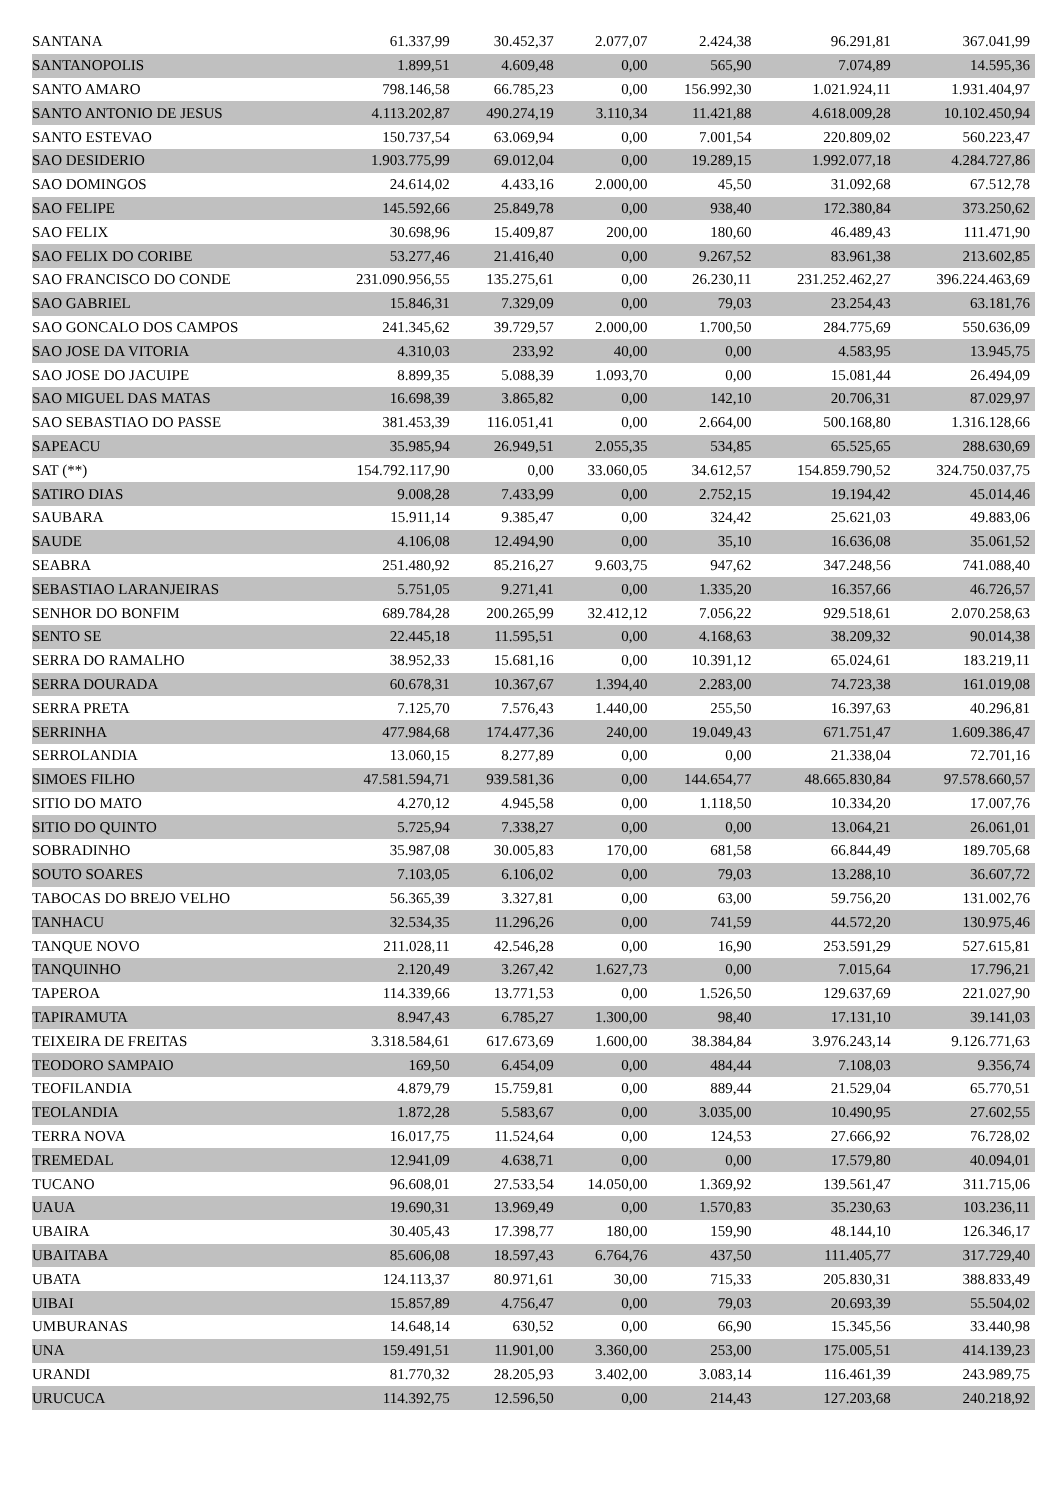| SANTANA | 61.337,99 | 30.452,37 | 2.077,07 | 2.424,38 | 96.291,81 | 367.041,99 |
| SANTANOPOLIS | 1.899,51 | 4.609,48 | 0,00 | 565,90 | 7.074,89 | 14.595,36 |
| SANTO AMARO | 798.146,58 | 66.785,23 | 0,00 | 156.992,30 | 1.021.924,11 | 1.931.404,97 |
| SANTO ANTONIO DE JESUS | 4.113.202,87 | 490.274,19 | 3.110,34 | 11.421,88 | 4.618.009,28 | 10.102.450,94 |
| SANTO ESTEVAO | 150.737,54 | 63.069,94 | 0,00 | 7.001,54 | 220.809,02 | 560.223,47 |
| SAO DESIDERIO | 1.903.775,99 | 69.012,04 | 0,00 | 19.289,15 | 1.992.077,18 | 4.284.727,86 |
| SAO DOMINGOS | 24.614,02 | 4.433,16 | 2.000,00 | 45,50 | 31.092,68 | 67.512,78 |
| SAO FELIPE | 145.592,66 | 25.849,78 | 0,00 | 938,40 | 172.380,84 | 373.250,62 |
| SAO FELIX | 30.698,96 | 15.409,87 | 200,00 | 180,60 | 46.489,43 | 111.471,90 |
| SAO FELIX DO CORIBE | 53.277,46 | 21.416,40 | 0,00 | 9.267,52 | 83.961,38 | 213.602,85 |
| SAO FRANCISCO DO CONDE | 231.090.956,55 | 135.275,61 | 0,00 | 26.230,11 | 231.252.462,27 | 396.224.463,69 |
| SAO GABRIEL | 15.846,31 | 7.329,09 | 0,00 | 79,03 | 23.254,43 | 63.181,76 |
| SAO GONCALO DOS CAMPOS | 241.345,62 | 39.729,57 | 2.000,00 | 1.700,50 | 284.775,69 | 550.636,09 |
| SAO JOSE DA VITORIA | 4.310,03 | 233,92 | 40,00 | 0,00 | 4.583,95 | 13.945,75 |
| SAO JOSE DO JACUIPE | 8.899,35 | 5.088,39 | 1.093,70 | 0,00 | 15.081,44 | 26.494,09 |
| SAO MIGUEL DAS MATAS | 16.698,39 | 3.865,82 | 0,00 | 142,10 | 20.706,31 | 87.029,97 |
| SAO SEBASTIAO DO PASSE | 381.453,39 | 116.051,41 | 0,00 | 2.664,00 | 500.168,80 | 1.316.128,66 |
| SAPEACU | 35.985,94 | 26.949,51 | 2.055,35 | 534,85 | 65.525,65 | 288.630,69 |
| SAT (**) | 154.792.117,90 | 0,00 | 33.060,05 | 34.612,57 | 154.859.790,52 | 324.750.037,75 |
| SATIRO DIAS | 9.008,28 | 7.433,99 | 0,00 | 2.752,15 | 19.194,42 | 45.014,46 |
| SAUBARA | 15.911,14 | 9.385,47 | 0,00 | 324,42 | 25.621,03 | 49.883,06 |
| SAUDE | 4.106,08 | 12.494,90 | 0,00 | 35,10 | 16.636,08 | 35.061,52 |
| SEABRA | 251.480,92 | 85.216,27 | 9.603,75 | 947,62 | 347.248,56 | 741.088,40 |
| SEBASTIAO LARANJEIRAS | 5.751,05 | 9.271,41 | 0,00 | 1.335,20 | 16.357,66 | 46.726,57 |
| SENHOR DO BONFIM | 689.784,28 | 200.265,99 | 32.412,12 | 7.056,22 | 929.518,61 | 2.070.258,63 |
| SENTO SE | 22.445,18 | 11.595,51 | 0,00 | 4.168,63 | 38.209,32 | 90.014,38 |
| SERRA DO RAMALHO | 38.952,33 | 15.681,16 | 0,00 | 10.391,12 | 65.024,61 | 183.219,11 |
| SERRA DOURADA | 60.678,31 | 10.367,67 | 1.394,40 | 2.283,00 | 74.723,38 | 161.019,08 |
| SERRA PRETA | 7.125,70 | 7.576,43 | 1.440,00 | 255,50 | 16.397,63 | 40.296,81 |
| SERRINHA | 477.984,68 | 174.477,36 | 240,00 | 19.049,43 | 671.751,47 | 1.609.386,47 |
| SERROLANDIA | 13.060,15 | 8.277,89 | 0,00 | 0,00 | 21.338,04 | 72.701,16 |
| SIMOES FILHO | 47.581.594,71 | 939.581,36 | 0,00 | 144.654,77 | 48.665.830,84 | 97.578.660,57 |
| SITIO DO MATO | 4.270,12 | 4.945,58 | 0,00 | 1.118,50 | 10.334,20 | 17.007,76 |
| SITIO DO QUINTO | 5.725,94 | 7.338,27 | 0,00 | 0,00 | 13.064,21 | 26.061,01 |
| SOBRADINHO | 35.987,08 | 30.005,83 | 170,00 | 681,58 | 66.844,49 | 189.705,68 |
| SOUTO SOARES | 7.103,05 | 6.106,02 | 0,00 | 79,03 | 13.288,10 | 36.607,72 |
| TABOCAS DO BREJO VELHO | 56.365,39 | 3.327,81 | 0,00 | 63,00 | 59.756,20 | 131.002,76 |
| TANHACU | 32.534,35 | 11.296,26 | 0,00 | 741,59 | 44.572,20 | 130.975,46 |
| TANQUE NOVO | 211.028,11 | 42.546,28 | 0,00 | 16,90 | 253.591,29 | 527.615,81 |
| TANQUINHO | 2.120,49 | 3.267,42 | 1.627,73 | 0,00 | 7.015,64 | 17.796,21 |
| TAPEROA | 114.339,66 | 13.771,53 | 0,00 | 1.526,50 | 129.637,69 | 221.027,90 |
| TAPIRAMUTA | 8.947,43 | 6.785,27 | 1.300,00 | 98,40 | 17.131,10 | 39.141,03 |
| TEIXEIRA DE FREITAS | 3.318.584,61 | 617.673,69 | 1.600,00 | 38.384,84 | 3.976.243,14 | 9.126.771,63 |
| TEODORO SAMPAIO | 169,50 | 6.454,09 | 0,00 | 484,44 | 7.108,03 | 9.356,74 |
| TEOFILANDIA | 4.879,79 | 15.759,81 | 0,00 | 889,44 | 21.529,04 | 65.770,51 |
| TEOLANDIA | 1.872,28 | 5.583,67 | 0,00 | 3.035,00 | 10.490,95 | 27.602,55 |
| TERRA NOVA | 16.017,75 | 11.524,64 | 0,00 | 124,53 | 27.666,92 | 76.728,02 |
| TREMEDAL | 12.941,09 | 4.638,71 | 0,00 | 0,00 | 17.579,80 | 40.094,01 |
| TUCANO | 96.608,01 | 27.533,54 | 14.050,00 | 1.369,92 | 139.561,47 | 311.715,06 |
| UAUA | 19.690,31 | 13.969,49 | 0,00 | 1.570,83 | 35.230,63 | 103.236,11 |
| UBAIRA | 30.405,43 | 17.398,77 | 180,00 | 159,90 | 48.144,10 | 126.346,17 |
| UBAITABA | 85.606,08 | 18.597,43 | 6.764,76 | 437,50 | 111.405,77 | 317.729,40 |
| UBATA | 124.113,37 | 80.971,61 | 30,00 | 715,33 | 205.830,31 | 388.833,49 |
| UIBAI | 15.857,89 | 4.756,47 | 0,00 | 79,03 | 20.693,39 | 55.504,02 |
| UMBURANAS | 14.648,14 | 630,52 | 0,00 | 66,90 | 15.345,56 | 33.440,98 |
| UNA | 159.491,51 | 11.901,00 | 3.360,00 | 253,00 | 175.005,51 | 414.139,23 |
| URANDI | 81.770,32 | 28.205,93 | 3.402,00 | 3.083,14 | 116.461,39 | 243.989,75 |
| URUCUCA | 114.392,75 | 12.596,50 | 0,00 | 214,43 | 127.203,68 | 240.218,92 |